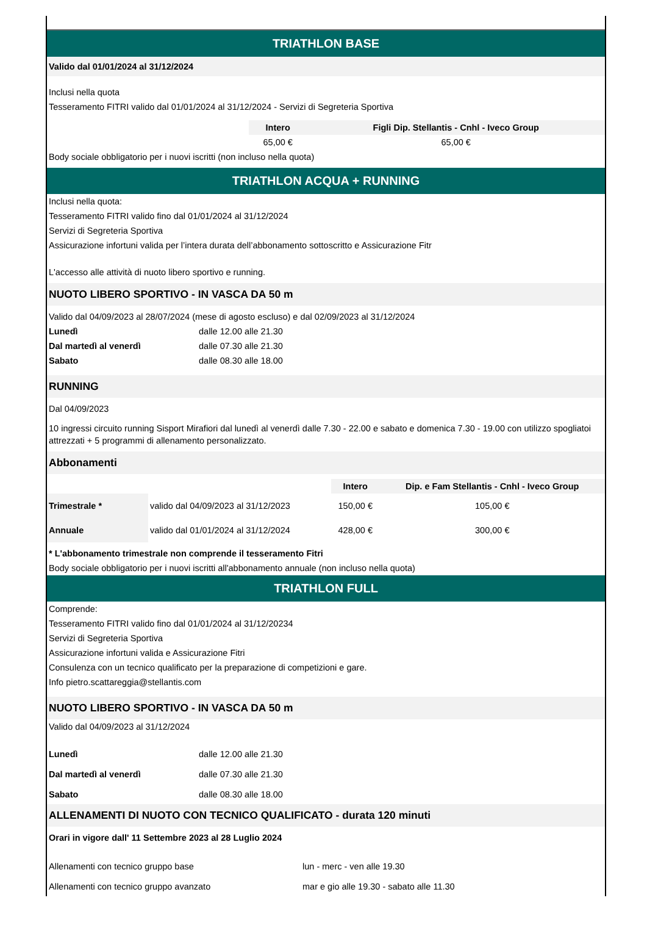TRIATHLON BASE
Valido dal 01/01/2024 al 31/12/2024
Inclusi nella quota
Tesseramento FITRI valido dal 01/01/2024 al 31/12/2024 - Servizi di Segreteria Sportiva
| | Intero | Figli Dip. Stellantis - Cnhl - Iveco Group |
| | 65,00 € | 65,00 € |
Body sociale obbligatorio per i nuovi iscritti (non incluso nella quota)
TRIATHLON ACQUA + RUNNING
Inclusi nella quota:
Tesseramento FITRI valido fino dal 01/01/2024 al 31/12/2024
Servizi di Segreteria Sportiva
Assicurazione infortuni valida per l’intera durata dell’abbonamento sottoscritto e Assicurazione Fitr
L'accesso alle attività di nuoto libero sportivo e running.
NUOTO LIBERO SPORTIVO - IN VASCA DA 50 m
Valido dal 04/09/2023 al 28/07/2024 (mese di agosto escluso) e dal 02/09/2023 al 31/12/2024
| Lunedì | dalle 12.00 alle 21.30 |
| Dal martedì al venerdì | dalle 07.30 alle 21.30 |
| Sabato | dalle 08.30 alle 18.00 |
RUNNING
Dal 04/09/2023
10 ingressi circuito running Sisport Mirafiori dal lunedì al venerdì dalle 7.30 - 22.00 e sabato e domenica 7.30 - 19.00 con utilizzo spogliatoi attrezzati + 5 programmi di allenamento personalizzato.
Abbonamenti
| | | Intero | Dip. e Fam Stellantis - Cnhl - Iveco Group |
| Trimestrale * | valido dal 04/09/2023 al 31/12/2023 | 150,00 € | 105,00 € |
| Annuale | valido dal 01/01/2024 al 31/12/2024 | 428,00 € | 300,00 € |
* L'abbonamento trimestrale non comprende il tesseramento Fitri
Body sociale obbligatorio per i nuovi iscritti all'abbonamento annuale (non incluso nella quota)
TRIATHLON FULL
Comprende:
Tesseramento FITRI valido fino dal 01/01/2024 al 31/12/20234
Servizi di Segreteria Sportiva
Assicurazione infortuni valida e Assicurazione Fitri
Consulenza con un tecnico qualificato per la preparazione di competizioni e gare.
Info pietro.scattareggia@stellantis.com
NUOTO LIBERO SPORTIVO - IN VASCA DA 50 m
Valido dal 04/09/2023 al 31/12/2024
| Lunedì | dalle 12.00 alle 21.30 |
| Dal martedì al venerdì | dalle 07.30 alle 21.30 |
| Sabato | dalle 08.30 alle 18.00 |
ALLENAMENTI DI NUOTO CON TECNICO QUALIFICATO - durata 120 minuti
Orari in vigore dall' 11 Settembre 2023 al 28 Luglio 2024
| Allenamenti con tecnico gruppo base | lun - merc - ven alle 19.30 |
| Allenamenti con tecnico gruppo avanzato | mar e gio alle 19.30 - sabato alle 11.30 |